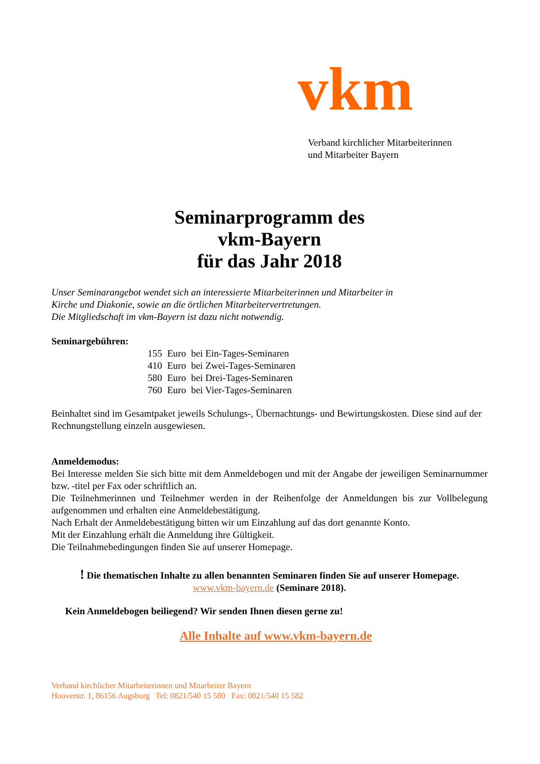vkm
Verband kirchlicher Mitarbeiterinnen
und Mitarbeiter Bayern
Seminarprogramm des
vkm-Bayern
für das Jahr 2018
Unser Seminarangebot wendet sich an interessierte Mitarbeiterinnen und Mitarbeiter in
Kirche und Diakonie, sowie an die örtlichen Mitarbeitervertretungen.
Die Mitgliedschaft im vkm-Bayern ist dazu nicht notwendig.
Seminargebühren:
| 155 | Euro | bei Ein-Tages-Seminaren |
| 410 | Euro | bei Zwei-Tages-Seminaren |
| 580 | Euro | bei Drei-Tages-Seminaren |
| 760 | Euro | bei Vier-Tages-Seminaren |
Beinhaltet sind im Gesamtpaket jeweils Schulungs-, Übernachtungs- und Bewirtungskosten. Diese sind auf der Rechnungstellung einzeln ausgewiesen.
Anmeldemodus:
Bei Interesse melden Sie sich bitte mit dem Anmeldebogen und mit der Angabe der jeweiligen Seminarnummer bzw. -titel per Fax oder schriftlich an.
Die Teilnehmerinnen und Teilnehmer werden in der Reihenfolge der Anmeldungen bis zur Vollbelegung aufgenommen und erhalten eine Anmeldebestätigung.
Nach Erhalt der Anmeldebestätigung bitten wir um Einzahlung auf das dort genannte Konto.
Mit der Einzahlung erhält die Anmeldung ihre Gültigkeit.
Die Teilnahmebedingungen finden Sie auf unserer Homepage.
! Die thematischen Inhalte zu allen benannten Seminaren finden Sie auf unserer Homepage.
www.vkm-bayern.de (Seminare 2018).
Kein Anmeldebogen beiliegend? Wir senden Ihnen diesen gerne zu!
Alle Inhalte auf www.vkm-bayern.de
Verband kirchlicher Mitarbeiterinnen und Mitarbeiter Bayern
Hooverstr. 1, 86156 Augsburg Tel: 0821/540 15 580 Fax: 0821/540 15 582